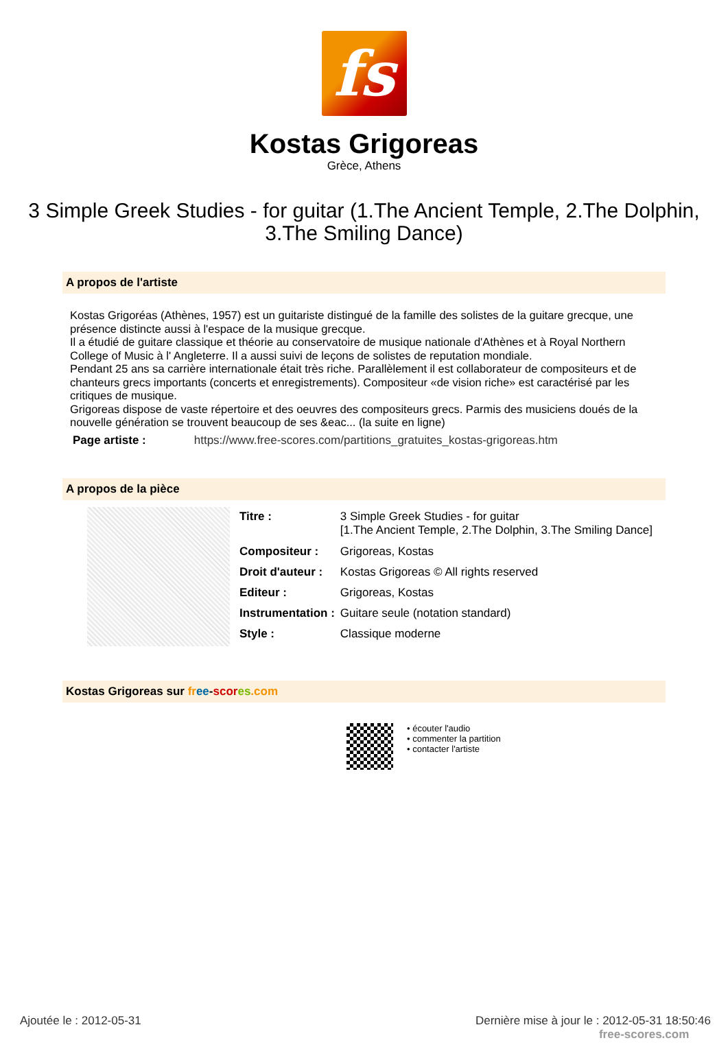fs
Kostas Grigoreas
Grèce, Athens
3 Simple Greek Studies - for guitar (1.The Ancient Temple, 2.The Dolphin, 3.The Smiling Dance)
A propos de l'artiste
Kostas Grigoréas (Athènes, 1957) est un guitariste distingué de la famille des solistes de la guitare grecque, une présence distincte aussi à l'espace de la musique grecque.
Il a étudié de guitare classique et théorie au conservatoire de musique nationale d'Athènes et à Royal Northern College of Music à l' Angleterre. Il a aussi suivi de leçons de solistes de reputation mondiale.
Pendant 25 ans sa carrière internationale était très riche. Parallèlement il est collaborateur de compositeurs et de chanteurs grecs importants (concerts et enregistrements). Compositeur «de vision riche» est caractérisé par les critiques de musique.
Grigoreas dispose de vaste répertoire et des oeuvres des compositeurs grecs. Parmis des musiciens doués de la nouvelle génération se trouvent beaucoup de ses &eac... (la suite en ligne)
Page artiste : https://www.free-scores.com/partitions_gratuites_kostas-grigoreas.htm
A propos de la pièce
| Titre : | 3 Simple Greek Studies - for guitar [1.The Ancient Temple, 2.The Dolphin, 3.The Smiling Dance] |
| Compositeur : | Grigoreas, Kostas |
| Droit d'auteur : | Kostas Grigoreas © All rights reserved |
| Editeur : | Grigoreas, Kostas |
| Instrumentation : | Guitare seule (notation standard) |
| Style : | Classique moderne |
Kostas Grigoreas sur fr ee-scor es.com
• écouter l'audio
• commenter la partition
• contacter l'artiste
Ajoutée le : 2012-05-31 Dernière mise à jour le : 2012-05-31 18:50:46
free-scores.com